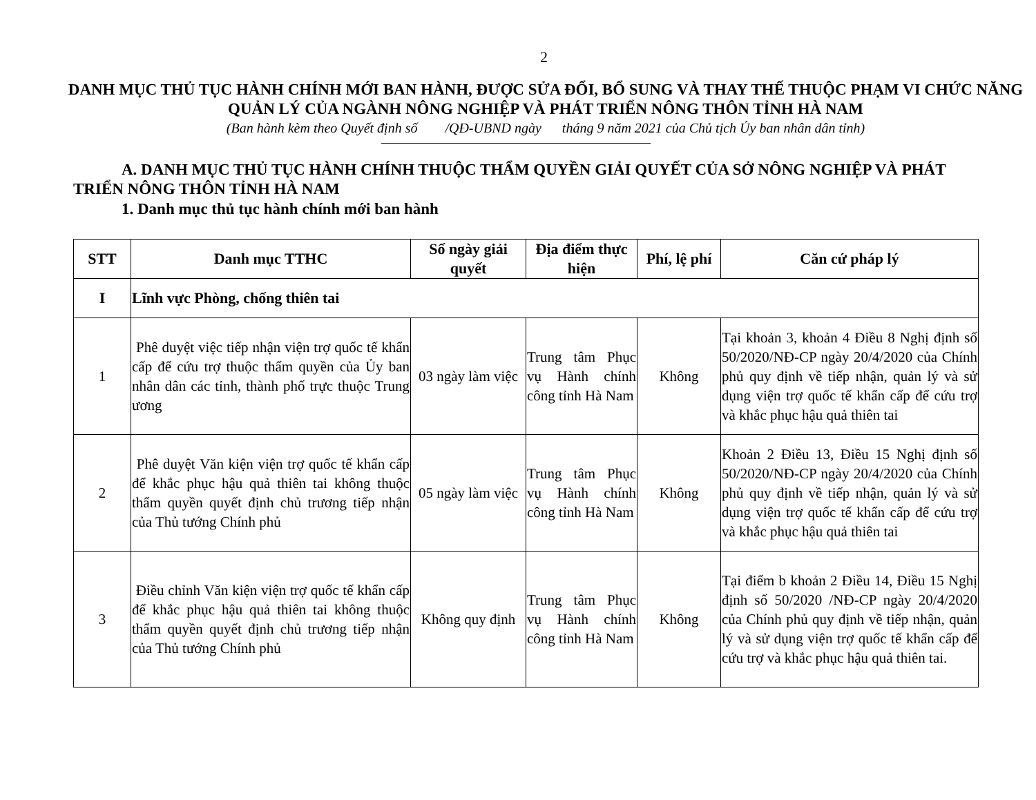2
DANH MỤC THỦ TỤC HÀNH CHÍNH MỚI BAN HÀNH, ĐƯỢC SỬA ĐỔI, BỔ SUNG VÀ THAY THẾ THUỘC PHẠM VI CHỨC NĂNG QUẢN LÝ CỦA NGÀNH NÔNG NGHIỆP VÀ PHÁT TRIỂN NÔNG THÔN TỈNH HÀ NAM
(Ban hành kèm theo Quyết định số /QĐ-UBND ngày tháng 9 năm 2021 của Chủ tịch Ủy ban nhân dân tỉnh)
A. DANH MỤC THỦ TỤC HÀNH CHÍNH THUỘC THẨM QUYỀN GIẢI QUYẾT CỦA SỞ NÔNG NGHIỆP VÀ PHÁT TRIỂN NÔNG THÔN TỈNH HÀ NAM
1. Danh mục thủ tục hành chính mới ban hành
| STT | Danh mục TTHC | Số ngày giải quyết | Địa điểm thực hiện | Phí, lệ phí | Căn cứ pháp lý |
| --- | --- | --- | --- | --- | --- |
| I | Lĩnh vực Phòng, chống thiên tai | | | | |
| 1 | Phê duyệt việc tiếp nhận viện trợ quốc tế khẩn cấp để cứu trợ thuộc thẩm quyền của Ủy ban nhân dân các tỉnh, thành phố trực thuộc Trung ương | 03 ngày làm việc | Trung tâm Phục vụ Hành chính công tỉnh Hà Nam | Không | Tại khoản 3, khoản 4 Điều 8 Nghị định số 50/2020/NĐ-CP ngày 20/4/2020 của Chính phủ quy định về tiếp nhận, quản lý và sử dụng viện trợ quốc tế khẩn cấp để cứu trợ và khắc phục hậu quả thiên tai |
| 2 | Phê duyệt Văn kiện viện trợ quốc tế khẩn cấp để khắc phục hậu quả thiên tai không thuộc thẩm quyền quyết định chủ trương tiếp nhận của Thủ tướng Chính phủ | 05 ngày làm việc | Trung tâm Phục vụ Hành chính công tỉnh Hà Nam | Không | Khoản 2 Điều 13, Điều 15 Nghị định số 50/2020/NĐ-CP ngày 20/4/2020 của Chính phủ quy định về tiếp nhận, quản lý và sử dụng viện trợ quốc tế khẩn cấp để cứu trợ và khắc phục hậu quả thiên tai |
| 3 | Điều chỉnh Văn kiện viện trợ quốc tế khẩn cấp để khắc phục hậu quả thiên tai không thuộc thẩm quyền quyết định chủ trương tiếp nhận của Thủ tướng Chính phủ | Không quy định | Trung tâm Phục vụ Hành chính công tỉnh Hà Nam | Không | Tại điểm b khoản 2 Điều 14, Điều 15 Nghị định số 50/2020 /NĐ-CP ngày 20/4/2020 của Chính phủ quy định về tiếp nhận, quản lý và sử dụng viện trợ quốc tế khẩn cấp để cứu trợ và khắc phục hậu quả thiên tai. |